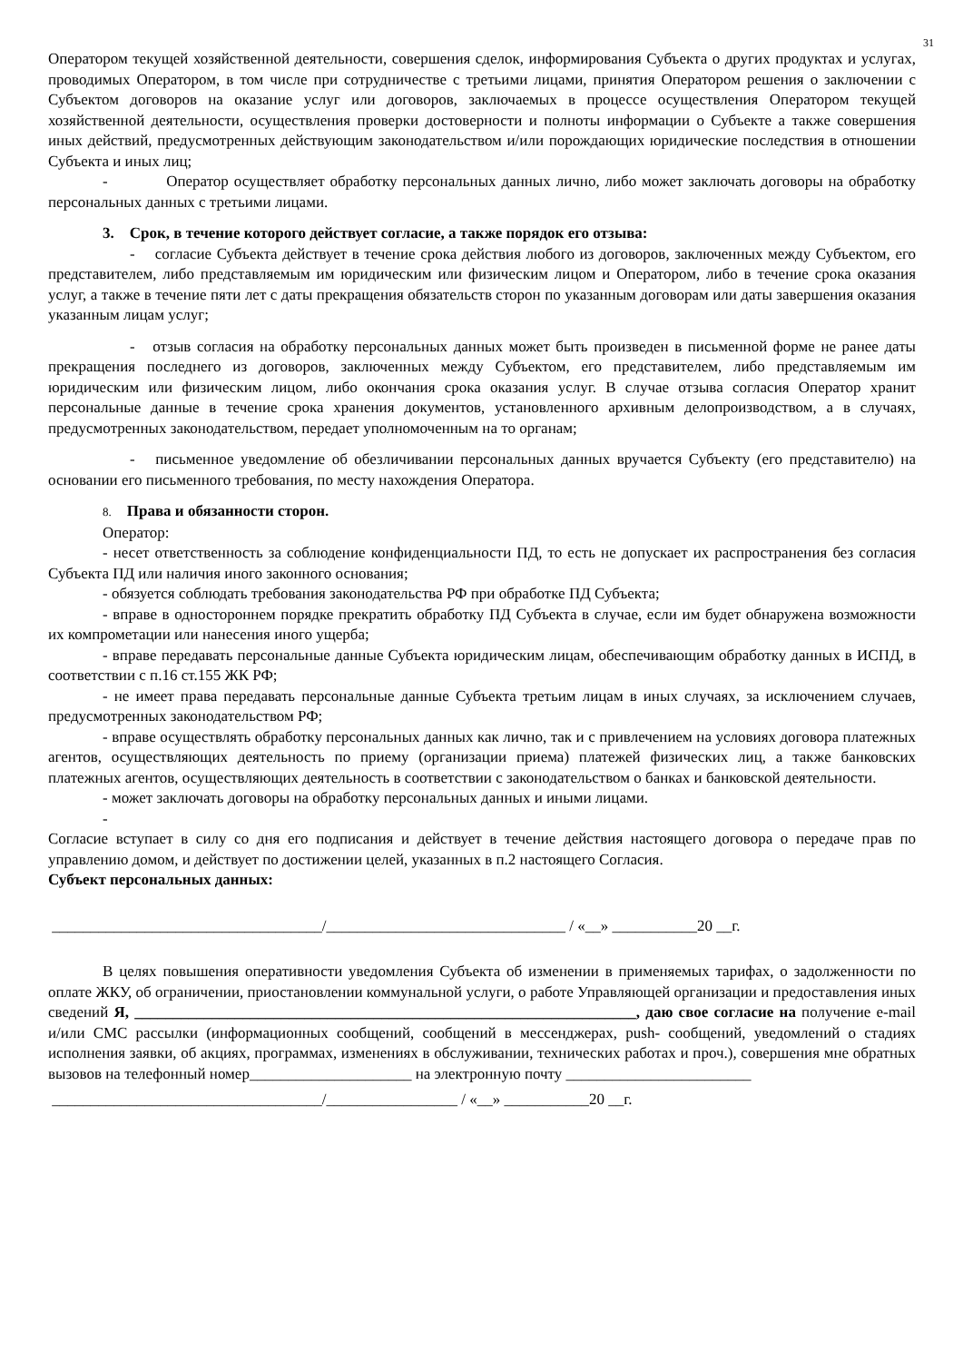31
Оператором текущей хозяйственной деятельности, совершения сделок, информирования Субъекта о других продуктах и услугах, проводимых Оператором, в том числе при сотрудничестве с третьими лицами, принятия Оператором решения о заключении с Субъектом договоров на оказание услуг или договоров, заключаемых в процессе осуществления Оператором текущей хозяйственной деятельности, осуществления проверки достоверности и полноты информации о Субъекте а также совершения иных действий, предусмотренных действующим законодательством и/или порождающих юридические последствия в отношении Субъекта и иных лиц;
- Оператор осуществляет обработку персональных данных лично, либо может заключать договоры на обработку персональных данных с третьими лицами.
3. Срок, в течение которого действует согласие, а также порядок его отзыва:
- согласие Субъекта действует в течение срока действия любого из договоров, заключенных между Субъектом, его представителем, либо представляемым им юридическим или физическим лицом и Оператором, либо в течение срока оказания услуг, а также в течение пяти лет с даты прекращения обязательств сторон по указанным договорам или даты завершения оказания указанным лицам услуг;
- отзыв согласия на обработку персональных данных может быть произведен в письменной форме не ранее даты прекращения последнего из договоров, заключенных между Субъектом, его представителем, либо представляемым им юридическим или физическим лицом, либо окончания срока оказания услуг. В случае отзыва согласия Оператор хранит персональные данные в течение срока хранения документов, установленного архивным делопроизводством, а в случаях, предусмотренных законодательством, передает уполномоченным на то органам;
- письменное уведомление об обезличивании персональных данных вручается Субъекту (его представителю) на основании его письменного требования, по месту нахождения Оператора.
8. Права и обязанности сторон.
Оператор:
- несет ответственность за соблюдение конфиденциальности ПД, то есть не допускает их распространения без согласия Субъекта ПД или наличия иного законного основания;
- обязуется соблюдать требования законодательства РФ при обработке ПД Субъекта;
- вправе в одностороннем порядке прекратить обработку ПД Субъекта в случае, если им будет обнаружена возможности их компрометации или нанесения иного ущерба;
- вправе передавать персональные данные Субъекта юридическим лицам, обеспечивающим обработку данных в ИСПД, в соответствии с п.16 ст.155 ЖК РФ;
- не имеет права передавать персональные данные Субъекта третьим лицам в иных случаях, за исключением случаев, предусмотренных законодательством РФ;
- вправе осуществлять обработку персональных данных как лично, так и с привлечением на условиях договора платежных агентов, осуществляющих деятельность по приему (организации приема) платежей физических лиц, а также банковских платежных агентов, осуществляющих деятельность в соответствии с законодательством о банках и банковской деятельности.
- может заключать договоры на обработку персональных данных и иными лицами.
-
Согласие вступает в силу со дня его подписания и действует в течение действия настоящего договора о передаче прав по управлению домом, и действует по достижении целей, указанных в п.2 настоящего Согласия.
Субъект персональных данных:
___________________________________/_______________________________ / «__» ___________20 __г.
В целях повышения оперативности уведомления Субъекта об изменении в применяемых тарифах, о задолженности по оплате ЖКУ, об ограничении, приостановлении коммунальной услуги, о работе Управляющей организации и предоставления иных сведений Я, _________________________________________________________________, даю свое согласие на получение e-mail и/или СМС рассылки (информационных сообщений, сообщений в мессенджерах, push- сообщений, уведомлений о стадиях исполнения заявки, об акциях, программах, изменениях в обслуживании, технических работах и проч.), совершения мне обратных вызовов на телефонный номер_____________________ на электронную почту ________________________
___________________________________/_________________ / «__» ___________20 __г.